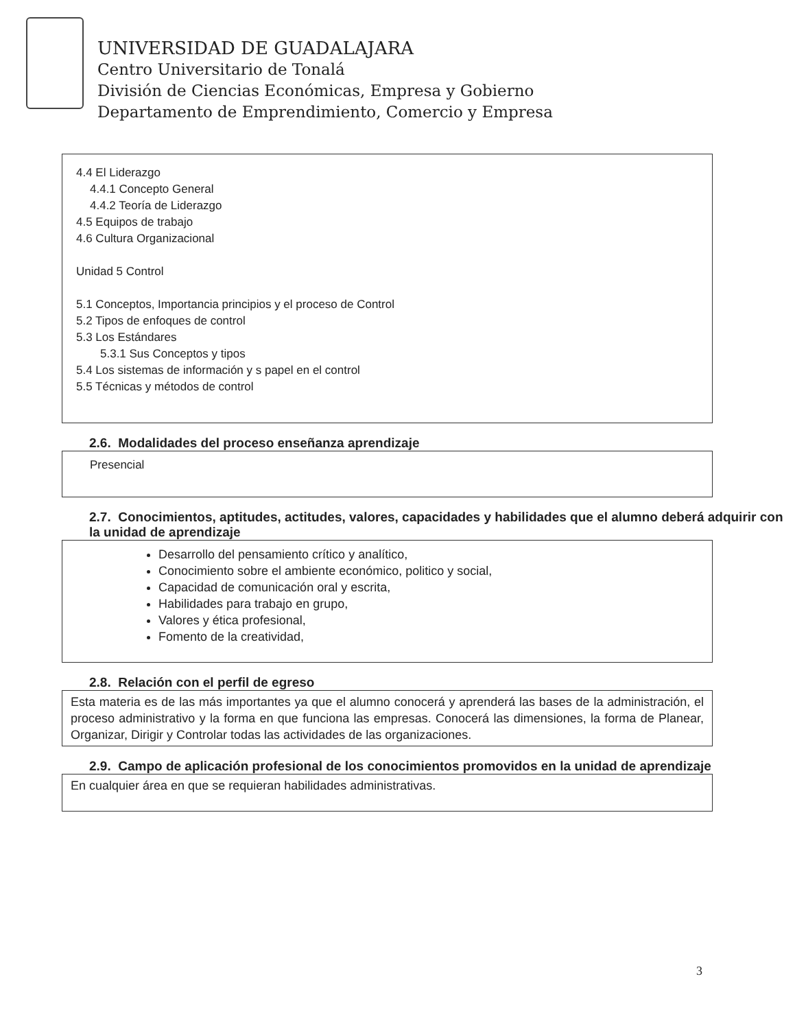UNIVERSIDAD DE GUADALAJARA
Centro Universitario de Tonalá
División de Ciencias Económicas, Empresa y Gobierno
Departamento de Emprendimiento, Comercio y Empresa
4.4 El Liderazgo
4.4.1 Concepto General
4.4.2 Teoría de Liderazgo
4.5 Equipos de trabajo
4.6 Cultura Organizacional
Unidad 5 Control
5.1 Conceptos, Importancia principios y el proceso de Control
5.2 Tipos de enfoques de control
5.3 Los Estándares
5.3.1 Sus Conceptos y tipos
5.4 Los sistemas de información y s papel en el control
5.5 Técnicas y métodos de control
2.6. Modalidades del proceso enseñanza aprendizaje
Presencial
2.7. Conocimientos, aptitudes, actitudes, valores, capacidades y habilidades que el alumno deberá adquirir con la unidad de aprendizaje
Desarrollo del pensamiento crítico y analítico,
Conocimiento sobre el ambiente económico, politico y social,
Capacidad de comunicación oral y escrita,
Habilidades para trabajo en grupo,
Valores y ética profesional,
Fomento de la creatividad,
2.8. Relación con el perfil de egreso
Esta materia es de las más importantes ya que el alumno conocerá y aprenderá las bases de la administración, el proceso administrativo y la forma en que funciona las empresas. Conocerá las dimensiones, la forma de Planear, Organizar, Dirigir y Controlar todas las actividades de las organizaciones.
2.9. Campo de aplicación profesional de los conocimientos promovidos en la unidad de aprendizaje
En cualquier área en que se requieran habilidades administrativas.
3